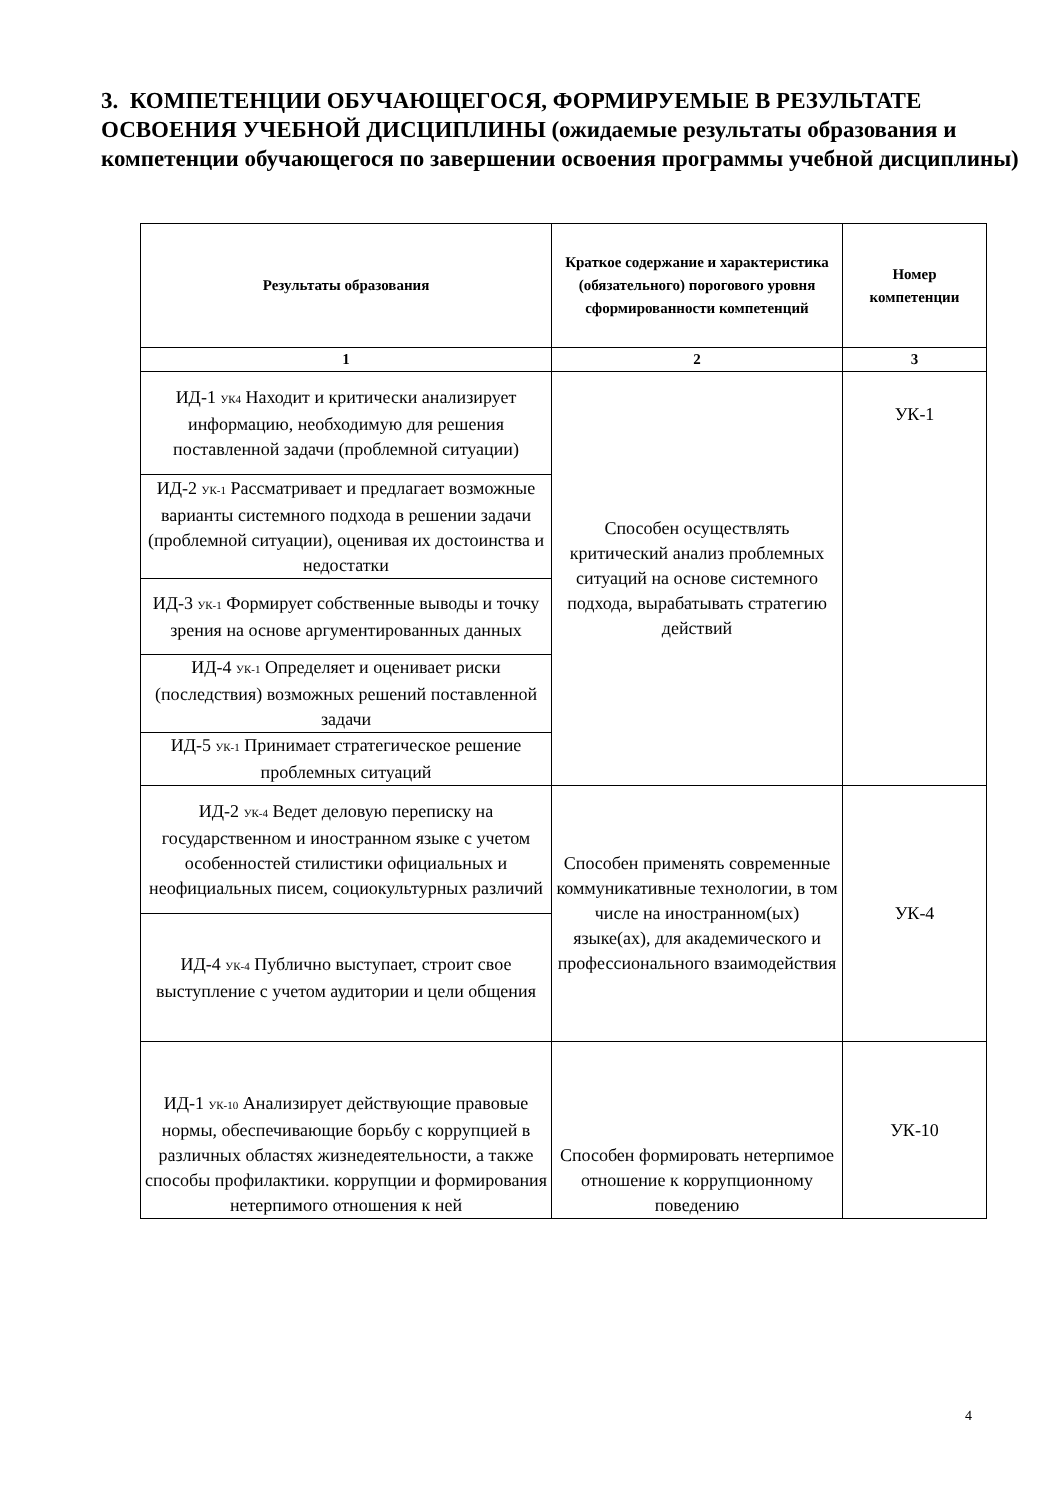3. КОМПЕТЕНЦИИ ОБУЧАЮЩЕГОСЯ, ФОРМИРУЕМЫЕ В РЕЗУЛЬТАТЕ ОСВОЕНИЯ УЧЕБНОЙ ДИСЦИПЛИНЫ (ожидаемые результаты образования и компетенции обучающегося по завершении освоения программы учебной дисциплины)
| Результаты образования | Краткое содержание и характеристика (обязательного) порогового уровня сформированности компетенций | Номер компетенции |
| --- | --- | --- |
| 1 | 2 | 3 |
| ИД-1 <sub>УК4</sub> Находит и критически анализирует информацию, необходимую для решения поставленной задачи (проблемной ситуации) | Способен осуществлять критический анализ проблемных ситуаций на основе системного подхода, вырабатывать стратегию действий | УК-1 |
| ИД-2 <sub>УК-1</sub> Рассматривает и предлагает возможные варианты системного подхода в решении задачи (проблемной ситуации), оценивая их достоинства и недостатки | | |
| ИД-3 <sub>УК-1</sub> Формирует собственные выводы и точку зрения на основе аргументированных данных | | |
| ИД-4 <sub>УК-1</sub> Определяет и оценивает риски (последствия) возможных решений поставленной задачи | | |
| ИД-5 <sub>УК-1</sub> Принимает стратегическое решение проблемных ситуаций | | |
| ИД-2 <sub>УК-4</sub> Ведет деловую переписку на государственном и иностранном языке с учетом особенностей стилистики официальных и неофициальных писем, социокультурных различий | Способен применять современные коммуникативные технологии, в том числе на иностранном(ых) языке(ах), для академического и профессионального взаимодействия | УК-4 |
| ИД-4 <sub>УК-4</sub> Публично выступает, строит свое выступление с учетом аудитории и цели общения | | |
| ИД-1 <sub>УК-10</sub> Анализирует действующие правовые нормы, обеспечивающие борьбу с коррупцией в различных областях жизнедеятельности, а также способы профилактики. коррупции и формирования нетерпимого отношения к ней | Способен формировать нетерпимое отношение к коррупционному поведению | УК-10 |
4